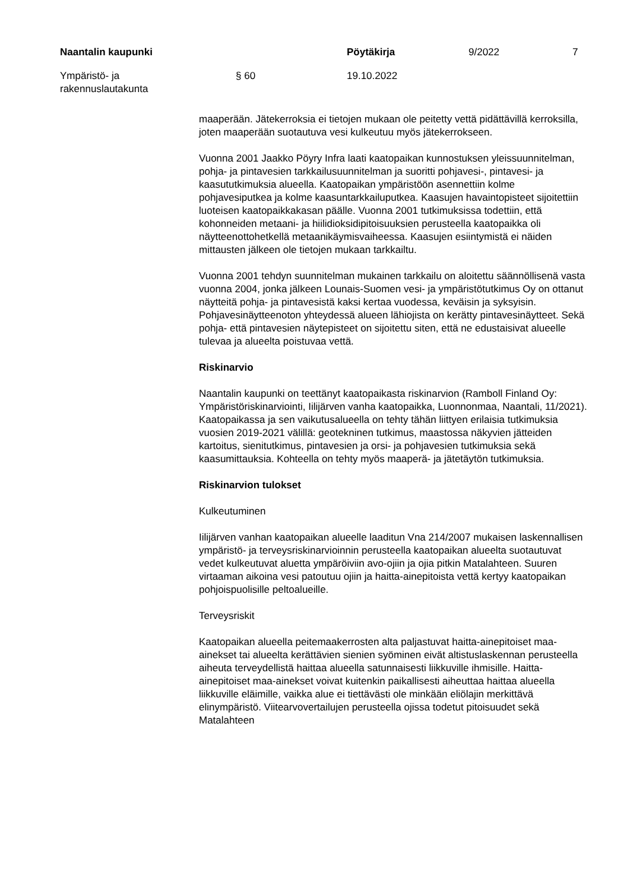Naantalin kaupunki Pöytäkirja 9/2022 7
Ympäristö- ja
rakennuslautakunta
§ 60 19.10.2022
maaperään. Jätekerroksia ei tietojen mukaan ole peitetty vettä pidättävillä kerroksilla, joten maaperään suotautuva vesi kulkeutuu myös jätekerrokseen.
Vuonna 2001 Jaakko Pöyry Infra laati kaatopaikan kunnostuksen yleissuunnitelman, pohja- ja pintavesien tarkkailusuunnitelman ja suoritti pohjavesi-, pintavesi- ja kaasututkimuksia alueella. Kaatopaikan ympäristöön asennettiin kolme pohjavesiputkea ja kolme kaasuntarkkailuputkea. Kaasujen havaintopisteet sijoitettiin luoteisen kaatopaikkakasan päälle. Vuonna 2001 tutkimuksissa todettiin, että kohonneiden metaani- ja hiilidioksidipitoisuuksien perusteella kaatopaikka oli näytteenottohetkellä metaanikäymisvaiheessa. Kaasujen esiintymistä ei näiden mittausten jälkeen ole tietojen mukaan tarkkailtu.
Vuonna 2001 tehdyn suunnitelman mukainen tarkkailu on aloitettu säännöllisenä vasta vuonna 2004, jonka jälkeen Lounais-Suomen vesi- ja ympäristötutkimus Oy on ottanut näytteitä pohja- ja pintavesistä kaksi kertaa vuodessa, keväisin ja syksyisin. Pohjavesinäytteenoton yhteydessä alueen lähiojista on kerätty pintavesinäytteet. Sekä pohja- että pintavesien näytepisteet on sijoitettu siten, että ne edustaisivat alueelle tulevaa ja alueelta poistuvaa vettä.
Riskinarvio
Naantalin kaupunki on teettänyt kaatopaikasta riskinarvion (Ramboll Finland Oy: Ympäristöriskinarviointi, Iilijärven vanha kaatopaikka, Luonnonmaa, Naantali, 11/2021). Kaatopaikassa ja sen vaikutusalueella on tehty tähän liittyen erilaisia tutkimuksia vuosien 2019-2021 välillä: geotekninen tutkimus, maastossa näkyvien jätteiden kartoitus, sienitutkimus, pintavesien ja orsi- ja pohjavesien tutkimuksia sekä kaasumittauksia. Kohteella on tehty myös maaperä- ja jätetäytön tutkimuksia.
Riskinarvion tulokset
Kulkeutuminen
Iilijärven vanhan kaatopaikan alueelle laaditun Vna 214/2007 mukaisen laskennallisen ympäristö- ja terveysriskinarvioinnin perusteella kaatopaikan alueelta suotautuvat vedet kulkeutuvat aluetta ympäröiviin avo-ojiin ja ojia pitkin Matalahteen. Suuren virtaaman aikoina vesi patoutuu ojiin ja haitta-ainepitoista vettä kertyy kaatopaikan pohjoispuolisille peltoalueille.
Terveysriskit
Kaatopaikan alueella peitemaakerrosten alta paljastuvat haitta-ainepitoiset maa-ainekset tai alueelta kerättävien sienien syöminen eivät altistuslaskennan perusteella aiheuta terveydellistä haittaa alueella satunnaisesti liikkuville ihmisille. Haitta-ainepitoiset maa-ainekset voivat kuitenkin paikallisesti aiheuttaa haittaa alueella liikkuville eläimille, vaikka alue ei tiettävästi ole minkään eliölajin merkittävä elinympäristö. Viitearvovertailujen perusteella ojissa todetut pitoisuudet sekä Matalahteen